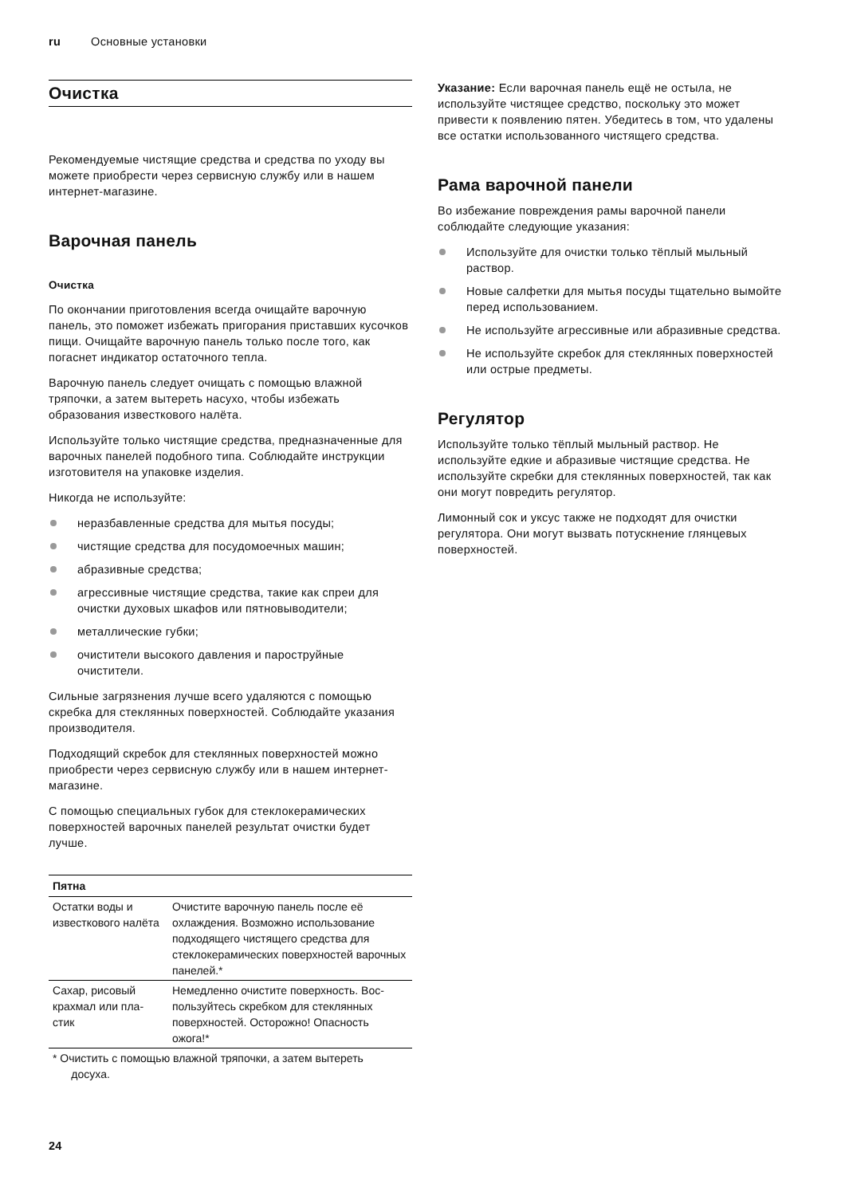ru Основные установки
Очистка
Рекомендуемые чистящие средства и средства по уходу вы можете приобрести через сервисную службу или в нашем интернет-магазине.
Варочная панель
Очистка
По окончании приготовления всегда очищайте варочную панель, это поможет избежать пригорания приставших кусочков пищи. Очищайте варочную панель только после того, как погаснет индикатор остаточного тепла.
Варочную панель следует очищать с помощью влажной тряпочки, а затем вытереть насухо, чтобы избежать образования известкового налёта.
Используйте только чистящие средства, предназначенные для варочных панелей подобного типа. Соблюдайте инструкции изготовителя на упаковке изделия.
Никогда не используйте:
неразбавленные средства для мытья посуды;
чистящие средства для посудомоечных машин;
абразивные средства;
агрессивные чистящие средства, такие как спреи для очистки духовых шкафов или пятновыводители;
металлические губки;
очистители высокого давления и пароструйные очистители.
Сильные загрязнения лучше всего удаляются с помощью скребка для стеклянных поверхностей. Соблюдайте указания производителя.
Подходящий скребок для стеклянных поверхностей можно приобрести через сервисную службу или в нашем интернет-магазине.
С помощью специальных губок для стеклокерамических поверхностей варочных панелей результат очистки будет лучше.
| Пятна | |
| --- | --- |
| Остатки воды и известкового налёта | Очистите варочную панель после её охлаждения. Возможно использование подходящего чистящего средства для стеклокерамических поверхностей варочных панелей.* |
| Сахар, рисовый крахмал или пла-стик | Немедленно очистите поверхность. Вос-пользуйтесь скребком для стеклянных поверхностей. Осторожно! Опасность ожога!* |
* Очистить с помощью влажной тряпочки, а затем вытереть
досуха.
Указание: Если варочная панель ещё не остыла, не используйте чистящее средство, поскольку это может привести к появлению пятен. Убедитесь в том, что удалены все остатки использованного чистящего средства.
Рама варочной панели
Во избежание повреждения рамы варочной панели соблюдайте следующие указания:
Используйте для очистки только тёплый мыльный раствор.
Новые салфетки для мытья посуды тщательно вымойте перед использованием.
Не используйте агрессивные или абразивные средства.
Не используйте скребок для стеклянных поверхностей или острые предметы.
Регулятор
Используйте только тёплый мыльный раствор. Не используйте едкие и абразивые чистящие средства. Не используйте скребки для стеклянных поверхностей, так как они могут повредить регулятор.
Лимонный сок и уксус также не подходят для очистки регулятора. Они могут вызвать потускнение глянцевых поверхностей.
24